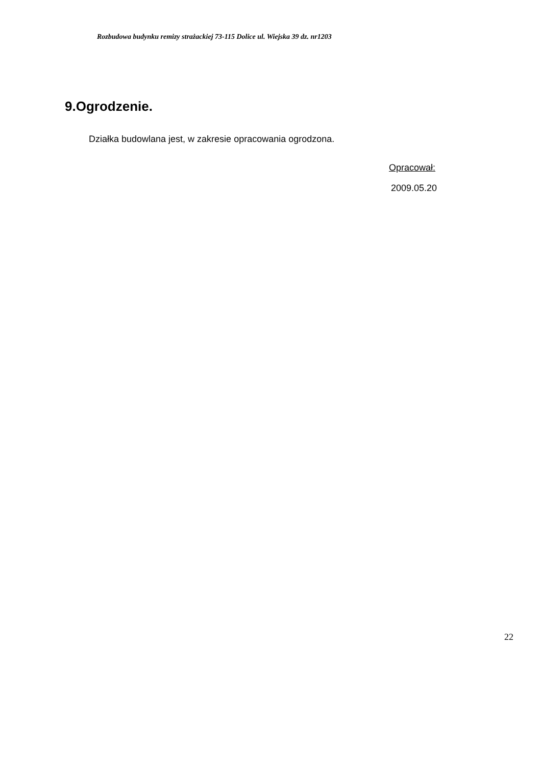Rozbudowa budynku remizy strażackiej 73-115 Dolice ul. Wiejska 39 dz. nr1203
9.Ogrodzenie.
Działka budowlana jest, w zakresie opracowania ogrodzona.
Opracował:
2009.05.20
22